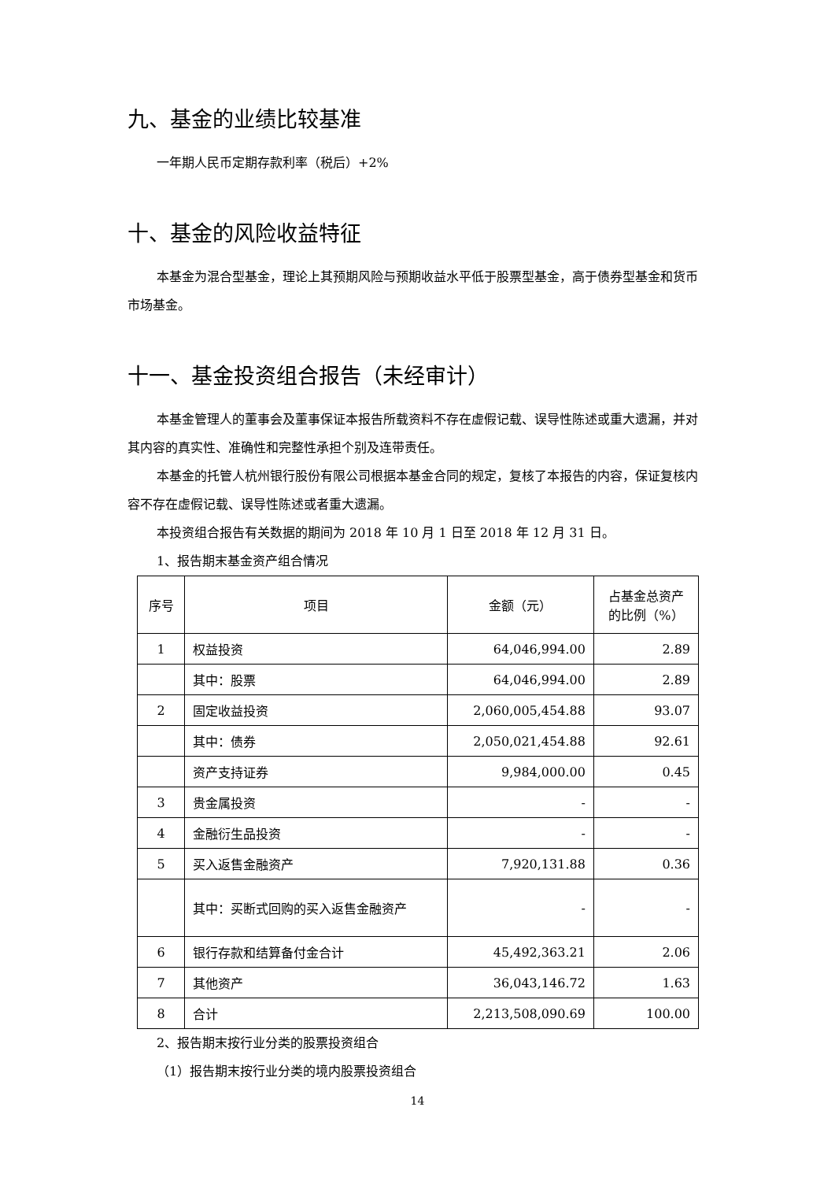九、基金的业绩比较基准
一年期人民币定期存款利率（税后）+2%
十、基金的风险收益特征
本基金为混合型基金，理论上其预期风险与预期收益水平低于股票型基金，高于债券型基金和货币市场基金。
十一、基金投资组合报告（未经审计）
本基金管理人的董事会及董事保证本报告所载资料不存在虚假记载、误导性陈述或重大遗漏，并对其内容的真实性、准确性和完整性承担个别及连带责任。
本基金的托管人杭州银行股份有限公司根据本基金合同的规定，复核了本报告的内容，保证复核内容不存在虚假记载、误导性陈述或者重大遗漏。
本投资组合报告有关数据的期间为 2018 年 10 月 1 日至 2018 年 12 月 31 日。
1、报告期末基金资产组合情况
| 序号 | 项目 | 金额（元） | 占基金总资产 的比例（%） |
| --- | --- | --- | --- |
| 1 | 权益投资 | 64,046,994.00 | 2.89 |
| | 其中：股票 | 64,046,994.00 | 2.89 |
| 2 | 固定收益投资 | 2,060,005,454.88 | 93.07 |
| | 其中：债券 | 2,050,021,454.88 | 92.61 |
| | 资产支持证券 | 9,984,000.00 | 0.45 |
| 3 | 贵金属投资 | - | - |
| 4 | 金融衍生品投资 | - | - |
| 5 | 买入返售金融资产 | 7,920,131.88 | 0.36 |
| | 其中：买断式回购的买入返售金融资产 | - | - |
| 6 | 银行存款和结算备付金合计 | 45,492,363.21 | 2.06 |
| 7 | 其他资产 | 36,043,146.72 | 1.63 |
| 8 | 合计 | 2,213,508,090.69 | 100.00 |
2、报告期末按行业分类的股票投资组合
（1）报告期末按行业分类的境内股票投资组合
14